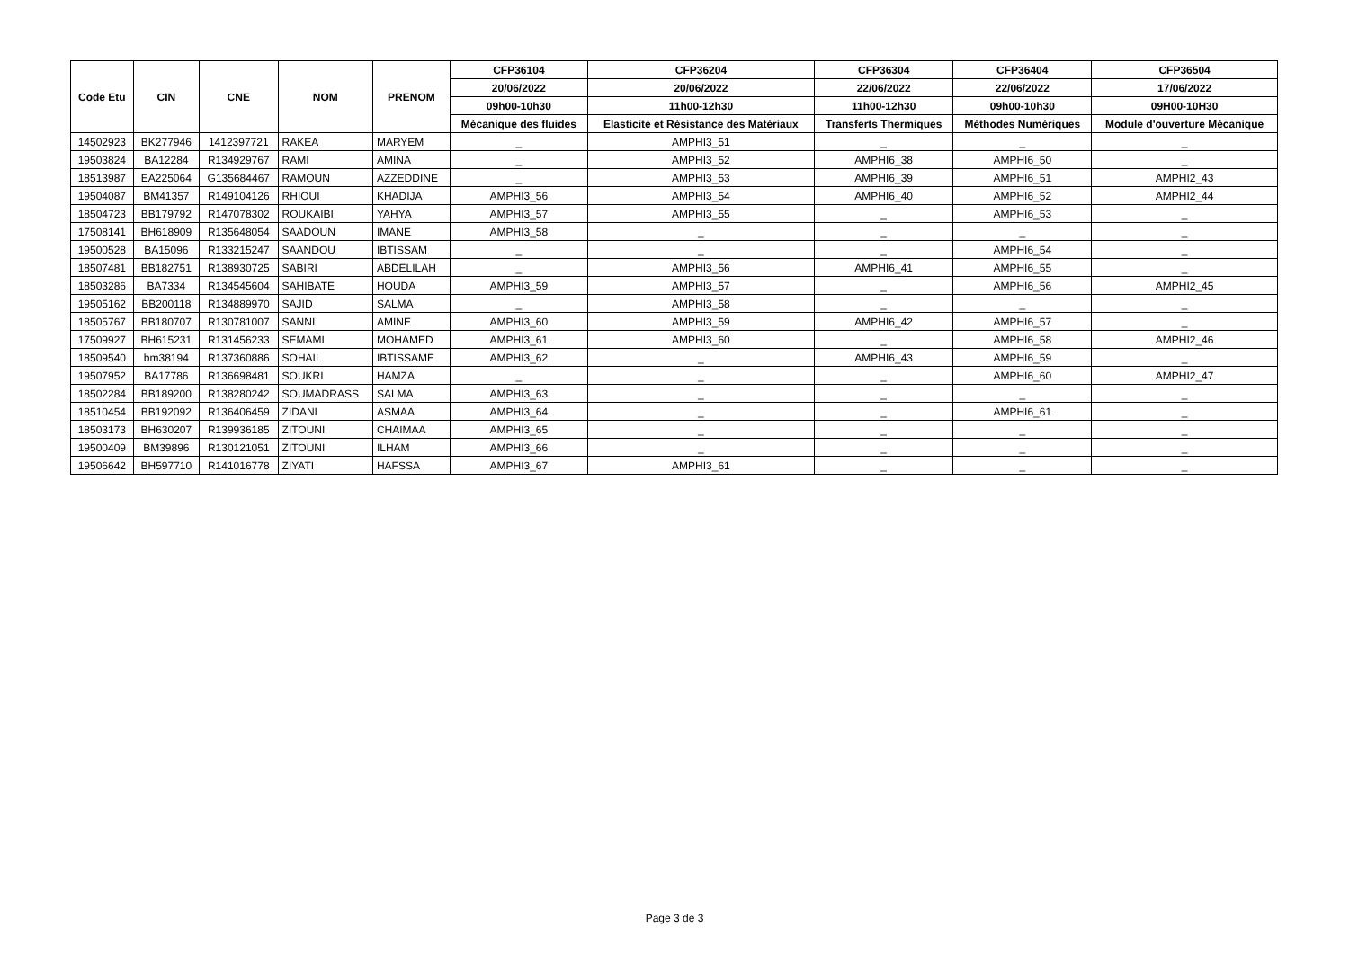| Code Etu | CIN | CNE | NOM | PRENOM | CFP36104 | CFP36204 | CFP36304 | CFP36404 | CFP36504 |
| --- | --- | --- | --- | --- | --- | --- | --- | --- | --- |
| | | | | | 20/06/2022 | 20/06/2022 | 22/06/2022 | 22/06/2022 | 17/06/2022 |
| | | | | | 09h00-10h30 | 11h00-12h30 | 11h00-12h30 | 09h00-10h30 | 09H00-10H30 |
| | | | | | Mécanique des fluides | Elasticité et Résistance des Matériaux | Transferts Thermiques | Méthodes Numériques | Module d'ouverture Mécanique |
| 14502923 | BK277946 | 1412397721 | RAKEA | MARYEM | _ | AMPHI3_51 | _ | _ | _ |
| 19503824 | BA12284 | R134929767 | RAMI | AMINA | _ | AMPHI3_52 | AMPHI6_38 | AMPHI6_50 | _ |
| 18513987 | EA225064 | G135684467 | RAMOUN | AZZEDDINE | _ | AMPHI3_53 | AMPHI6_39 | AMPHI6_51 | AMPHI2_43 |
| 19504087 | BM41357 | R149104126 | RHIOUI | KHADIJA | AMPHI3_56 | AMPHI3_54 | AMPHI6_40 | AMPHI6_52 | AMPHI2_44 |
| 18504723 | BB179792 | R147078302 | ROUKAIBI | YAHYA | AMPHI3_57 | AMPHI3_55 | _ | AMPHI6_53 | _ |
| 17508141 | BH618909 | R135648054 | SAADOUN | IMANE | AMPHI3_58 | _ | _ | _ | _ |
| 19500528 | BA15096 | R133215247 | SAANDOU | IBTISSAM | _ | _ | _ | AMPHI6_54 | _ |
| 18507481 | BB182751 | R138930725 | SABIRI | ABDELILAH | _ | AMPHI3_56 | AMPHI6_41 | AMPHI6_55 | _ |
| 18503286 | BA7334 | R134545604 | SAHIBATE | HOUDA | AMPHI3_59 | AMPHI3_57 | _ | AMPHI6_56 | AMPHI2_45 |
| 19505162 | BB200118 | R134889970 | SAJID | SALMA | _ | AMPHI3_58 | _ | _ | _ |
| 18505767 | BB180707 | R130781007 | SANNI | AMINE | AMPHI3_60 | AMPHI3_59 | AMPHI6_42 | AMPHI6_57 | _ |
| 17509927 | BH615231 | R131456233 | SEMAMI | MOHAMED | AMPHI3_61 | AMPHI3_60 | _ | AMPHI6_58 | AMPHI2_46 |
| 18509540 | bm38194 | R137360886 | SOHAIL | IBTISSAME | AMPHI3_62 | _ | AMPHI6_43 | AMPHI6_59 | _ |
| 19507952 | BA17786 | R136698481 | SOUKRI | HAMZA | _ | _ | _ | AMPHI6_60 | AMPHI2_47 |
| 18502284 | BB189200 | R138280242 | SOUMADRASS | SALMA | AMPHI3_63 | _ | _ | _ | _ |
| 18510454 | BB192092 | R136406459 | ZIDANI | ASMAA | AMPHI3_64 | _ | _ | AMPHI6_61 | _ |
| 18503173 | BH630207 | R139936185 | ZITOUNI | CHAIMAA | AMPHI3_65 | _ | _ | _ | _ |
| 19500409 | BM39896 | R130121051 | ZITOUNI | ILHAM | AMPHI3_66 | _ | _ | _ | _ |
| 19506642 | BH597710 | R141016778 | ZIYATI | HAFSSA | AMPHI3_67 | AMPHI3_61 | _ | _ | _ |
Page 3 de 3